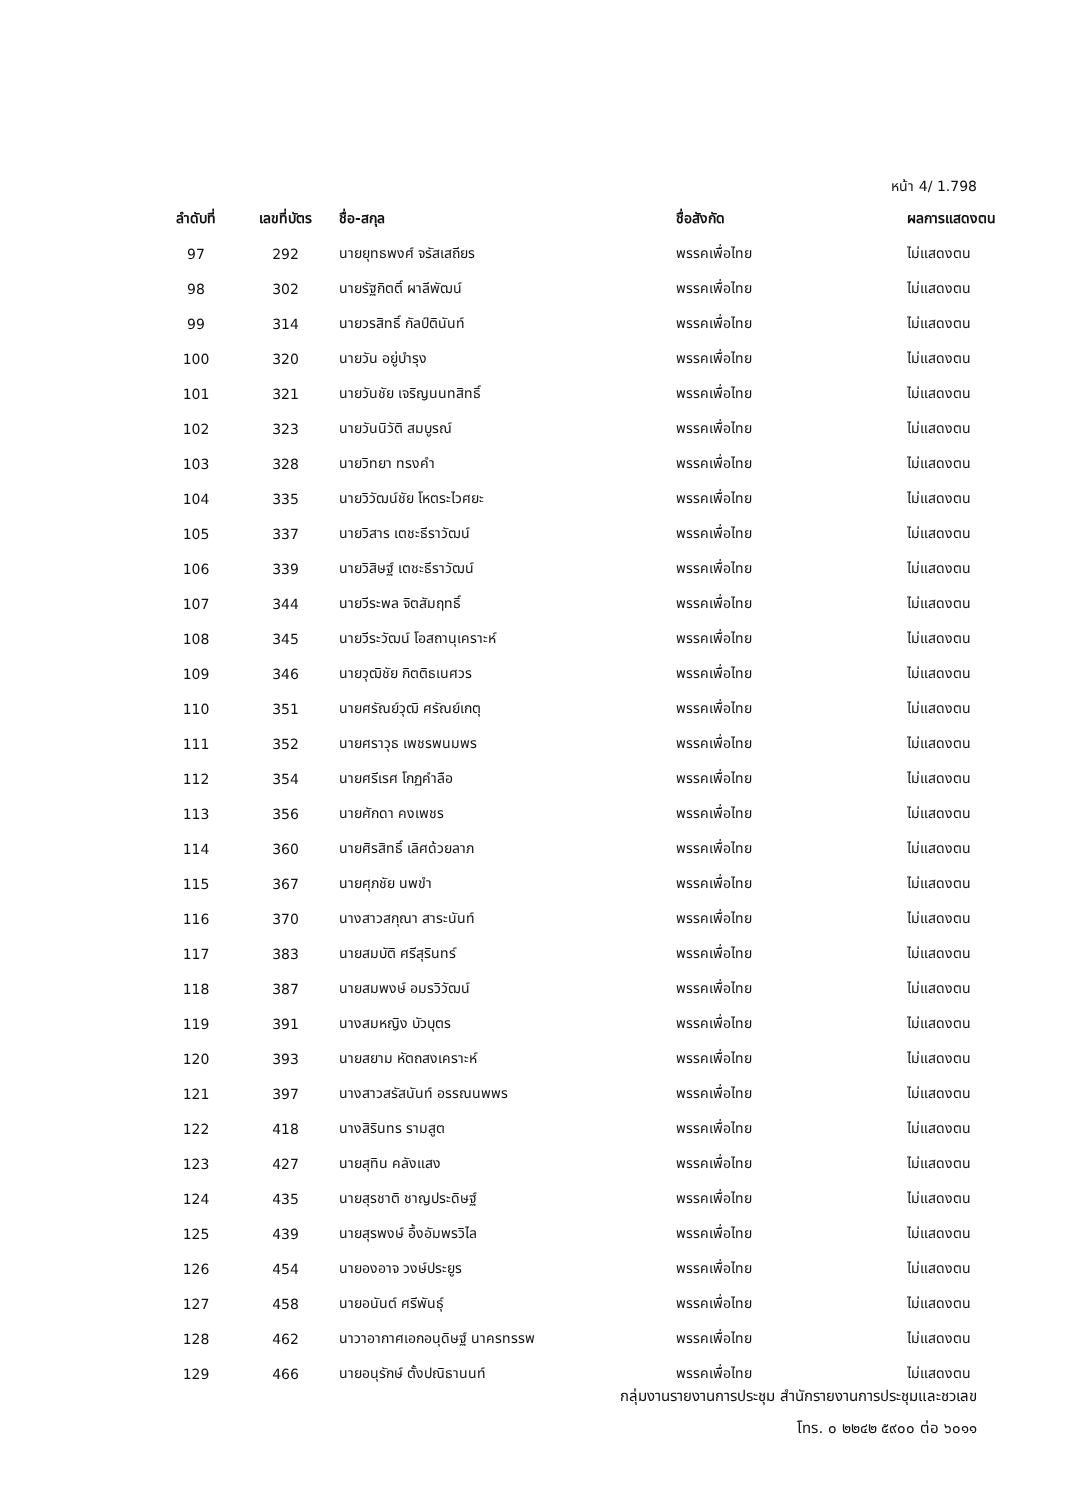หน้า 4/ 1.798
| ลำดับที่ | เลขที่บัตร | ชื่อ-สกุล | ชื่อสังกัด | ผลการแสดงตน |
| --- | --- | --- | --- | --- |
| 97 | 292 | นายยุทธพงศ์ จรัสเสถียร | พรรคเพื่อไทย | ไม่แสดงตน |
| 98 | 302 | นายรัฐกิตติ์ ผาลีพัฒน์ | พรรคเพื่อไทย | ไม่แสดงตน |
| 99 | 314 | นายวรสิทธิ์ กัลป์ตินันท์ | พรรคเพื่อไทย | ไม่แสดงตน |
| 100 | 320 | นายวัน อยู่บำรุง | พรรคเพื่อไทย | ไม่แสดงตน |
| 101 | 321 | นายวันชัย เจริญนนทสิทธิ์ | พรรคเพื่อไทย | ไม่แสดงตน |
| 102 | 323 | นายวันนิวัติ สมบูรณ์ | พรรคเพื่อไทย | ไม่แสดงตน |
| 103 | 328 | นายวิทยา ทรงคำ | พรรคเพื่อไทย | ไม่แสดงตน |
| 104 | 335 | นายวิวัฒน์ชัย โหตระไวศยะ | พรรคเพื่อไทย | ไม่แสดงตน |
| 105 | 337 | นายวิสาร เตชะธีราวัฒน์ | พรรคเพื่อไทย | ไม่แสดงตน |
| 106 | 339 | นายวิสิษฐ์ เตชะธีราวัฒน์ | พรรคเพื่อไทย | ไม่แสดงตน |
| 107 | 344 | นายวีระพล จิตสัมฤทธิ์ | พรรคเพื่อไทย | ไม่แสดงตน |
| 108 | 345 | นายวีระวัฒน์ โอสถานุเคราะห์ | พรรคเพื่อไทย | ไม่แสดงตน |
| 109 | 346 | นายวุฒิชัย กิตติธเนศวร | พรรคเพื่อไทย | ไม่แสดงตน |
| 110 | 351 | นายศรัณย์วุฒิ ศรัณย์เกตุ | พรรคเพื่อไทย | ไม่แสดงตน |
| 111 | 352 | นายศราวุธ เพชรพนมพร | พรรคเพื่อไทย | ไม่แสดงตน |
| 112 | 354 | นายศรีเรศ โกฏคำลือ | พรรคเพื่อไทย | ไม่แสดงตน |
| 113 | 356 | นายศักดา คงเพชร | พรรคเพื่อไทย | ไม่แสดงตน |
| 114 | 360 | นายศิรสิทธิ์ เลิศด้วยลาภ | พรรคเพื่อไทย | ไม่แสดงตน |
| 115 | 367 | นายศุภชัย นพขำ | พรรคเพื่อไทย | ไม่แสดงตน |
| 116 | 370 | นางสาวสกุณา สาระนันท์ | พรรคเพื่อไทย | ไม่แสดงตน |
| 117 | 383 | นายสมบัติ ศรีสุรินทร์ | พรรคเพื่อไทย | ไม่แสดงตน |
| 118 | 387 | นายสมพงษ์ อมรวิวัฒน์ | พรรคเพื่อไทย | ไม่แสดงตน |
| 119 | 391 | นางสมหญิง บัวบุตร | พรรคเพื่อไทย | ไม่แสดงตน |
| 120 | 393 | นายสยาม หัตถสงเคราะห์ | พรรคเพื่อไทย | ไม่แสดงตน |
| 121 | 397 | นางสาวสรัสนันท์ อรรณนพพร | พรรคเพื่อไทย | ไม่แสดงตน |
| 122 | 418 | นางสิรินทร รามสูต | พรรคเพื่อไทย | ไม่แสดงตน |
| 123 | 427 | นายสุทิน คลังแสง | พรรคเพื่อไทย | ไม่แสดงตน |
| 124 | 435 | นายสุรชาติ ชาญประดิษฐ์ | พรรคเพื่อไทย | ไม่แสดงตน |
| 125 | 439 | นายสุรพงษ์ อึ้งอัมพรวิไล | พรรคเพื่อไทย | ไม่แสดงตน |
| 126 | 454 | นายองอาจ วงษ์ประยูร | พรรคเพื่อไทย | ไม่แสดงตน |
| 127 | 458 | นายอนันต์ ศรีพันธุ์ | พรรคเพื่อไทย | ไม่แสดงตน |
| 128 | 462 | นาวาอากาศเอกอนุดิษฐ์ นาครทรรพ | พรรคเพื่อไทย | ไม่แสดงตน |
| 129 | 466 | นายอนุรักษ์ ตั้งปณิธานนท์ | พรรคเพื่อไทย | ไม่แสดงตน |
กลุ่มงานรายงานการประชุม สำนักรายงานการประชุมและชวเลข
โทร. ๐ ๒๒๔๒ ๕๙๐๐ ต่อ ๖๐๑๑